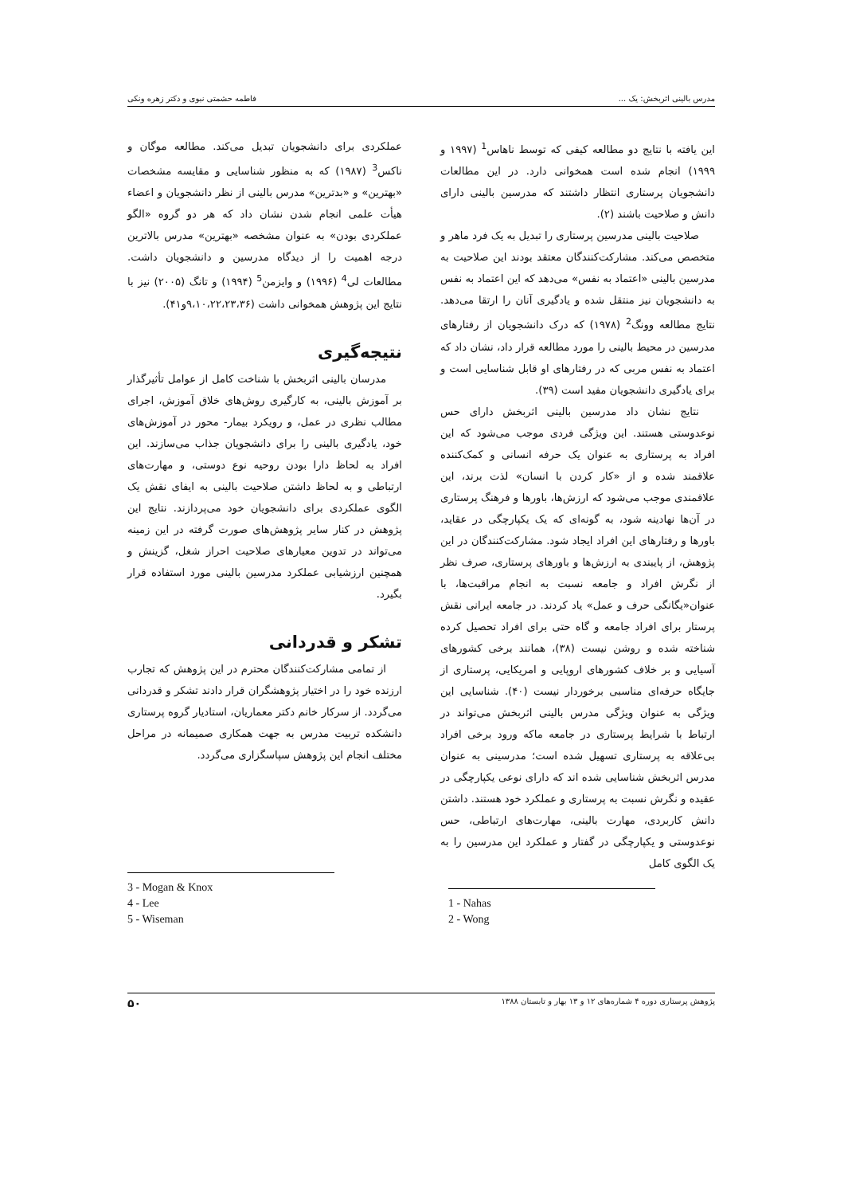مدرس بالینی اثربخش: یک ... فاطمه حشمتی نبوی و دکتر زهره ونکی
این یافته با نتایج دو مطالعه کیفی که توسط ناهاس<sup>1</sup> (۱۹۹۷ و ۱۹۹۹) انجام شده است همخوانی دارد. در این مطالعات دانشجویان پرستاری انتظار داشتند که مدرسین بالینی دارای دانش و صلاحیت باشند (۲).
صلاحیت بالینی مدرسین پرستاری را تبدیل به یک فرد ماهر و متخصص می‌کند. مشارکت‌کنندگان معتقد بودند این صلاحیت به مدرسین بالینی «اعتماد به نفس» می‌دهد که این اعتماد به نفس به دانشجویان نیز منتقل شده و یادگیری آنان را ارتقا می‌دهد. نتایج مطالعه وونگ<sup>2</sup> (۱۹۷۸) که درک دانشجویان از رفتارهای مدرسین در محیط بالینی را مورد مطالعه قرار داد، نشان داد که اعتماد به نفس مربی که در رفتارهای او قابل شناسایی است و برای یادگیری دانشجویان مفید است (۳۹).
نتایج نشان داد مدرسین بالینی اثربخش دارای حس نوعدوستی هستند. این ویژگی فردی موجب می‌شود که این افراد به پرستاری به عنوان یک حرفه انسانی و کمک‌کننده علاقمند شده و از «کار کردن با انسان» لذت برند، این علاقمندی موجب می‌شود که ارزش‌ها، باورها و فرهنگ پرستاری در آن‌ها نهادینه شود، به گونه‌ای که یک یکپارچگی در عقاید، باورها و رفتارهای این افراد ایجاد شود. مشارکت‌کنندگان در این پژوهش، از پایبندی به ارزش‌ها و باورهای پرستاری، صرف نظر از نگرش افراد و جامعه نسبت به انجام مراقبت‌ها، با عنوان«یگانگی حرف و عمل» یاد کردند. در جامعه ایرانی نقش پرستار برای افراد جامعه و گاه حتی برای افراد تحصیل کرده شناخته شده و روشن نیست (۳۸)، همانند برخی کشورهای آسیایی و بر خلاف کشورهای اروپایی و امریکایی، پرستاری از جایگاه حرفه‌ای مناسبی برخوردار نیست (۴۰). شناسایی این ویژگی به عنوان ویژگی مدرس بالینی اثربخش می‌تواند در ارتباط با شرایط پرستاری در جامعه ماکه ورود برخی افراد بی‌علاقه به پرستاری تسهیل شده است؛ مدرسینی به عنوان مدرس اثربخش شناسایی شده اند که دارای نوعی یکپارچگی در عقیده و نگرش نسبت به پرستاری و عملکرد خود هستند. داشتن دانش کاربردی، مهارت بالینی، مهارت‌های ارتباطی، حس نوعدوستی و یکپارچگی در گفتار و عملکرد این مدرسین را به یک الگوی کامل
عملکردی برای دانشجویان تبدیل می‌کند. مطالعه موگان و ناکس<sup>3</sup> (۱۹۸۷) که به منظور شناسایی و مقایسه مشخصات «بهترین» و «بدترین» مدرس بالینی از نظر دانشجویان و اعضاء هیأت علمی انجام شدن نشان داد که هر دو گروه «الگو عملکردی بودن» به عنوان مشخصه «بهترین» مدرس بالاترین درجه اهمیت را از دیدگاه مدرسین و دانشجویان داشت. مطالعات لی<sup>4</sup> (۱۹۹۶) و وایزمن<sup>5</sup> (۱۹۹۴) و تانگ (۲۰۰۵) نیز با نتایج این پژوهش همخوانی داشت (۹،۱۰،۲۲،۲۳،۳۶و۴۱).
نتیجه‌گیری
مدرسان بالینی اثربخش با شناخت کامل از عوامل تأثیرگذار بر آموزش بالینی، به کارگیری روش‌های خلاق آموزش، اجرای مطالب نظری در عمل، و رویکرد بیمار- محور در آموزش‌های خود، یادگیری بالینی را برای دانشجویان جذاب می‌سازند. این افراد به لحاظ دارا بودن روحیه نوع دوستی، و مهارت‌های ارتباطی و به لحاظ داشتن صلاحیت بالینی به ایفای نقش یک الگوی عملکردی برای دانشجویان خود می‌پردازند. نتایج این پژوهش در کنار سایر پژوهش‌های صورت گرفته در این زمینه می‌تواند در تدوین معیارهای صلاحیت احراز شغل، گزینش و همچنین ارزشیابی عملکرد مدرسین بالینی مورد استفاده قرار بگیرد.
تشکر و قدردانی
از تمامی مشارکت‌کنندگان محترم در این پژوهش که تجارب ارزنده خود را در اختیار پژوهشگران قرار دادند تشکر و قدردانی می‌گردد. از سرکار خانم دکتر معماریان، استادیار گروه پرستاری دانشکده تربیت مدرس به جهت همکاری صمیمانه در مراحل مختلف انجام این پژوهش سپاسگزاری می‌گردد.
3 - Mogan & Knox
4 - Lee
5 - Wiseman
1 - Nahas
2 - Wong
پژوهش پرستاری دوره ۴ شماره‌های ۱۲ و ۱۳ بهار و تابستان ۱۳۸۸ ۵۰